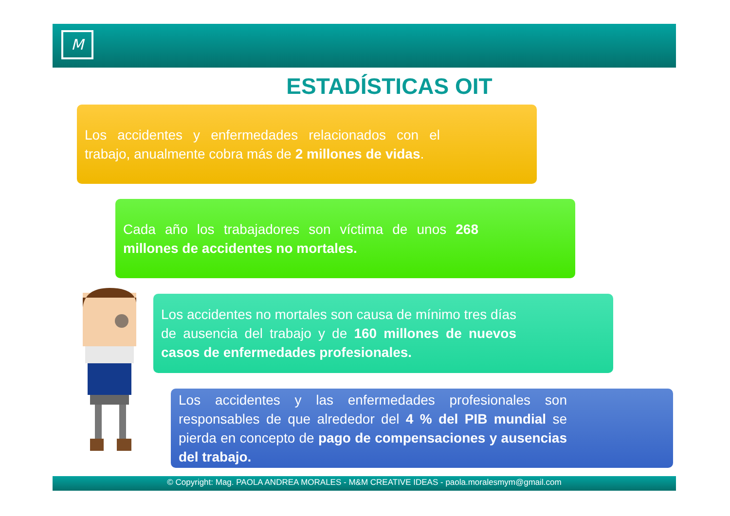M
ESTADÍSTICAS OIT
Los accidentes y enfermedades relacionados con el trabajo, anualmente cobra más de 2 millones de vidas.
Cada año los trabajadores son víctima de unos 268 millones de accidentes no mortales.
Los accidentes no mortales son causa de mínimo tres días de ausencia del trabajo y de 160 millones de nuevos casos de enfermedades profesionales.
Los accidentes y las enfermedades profesionales son responsables de que alrededor del 4 % del PIB mundial se pierda en concepto de pago de compensaciones y ausencias del trabajo.
© Copyright: Mag. PAOLA ANDREA MORALES - M&M CREATIVE IDEAS - paola.moralesmym@gmail.com